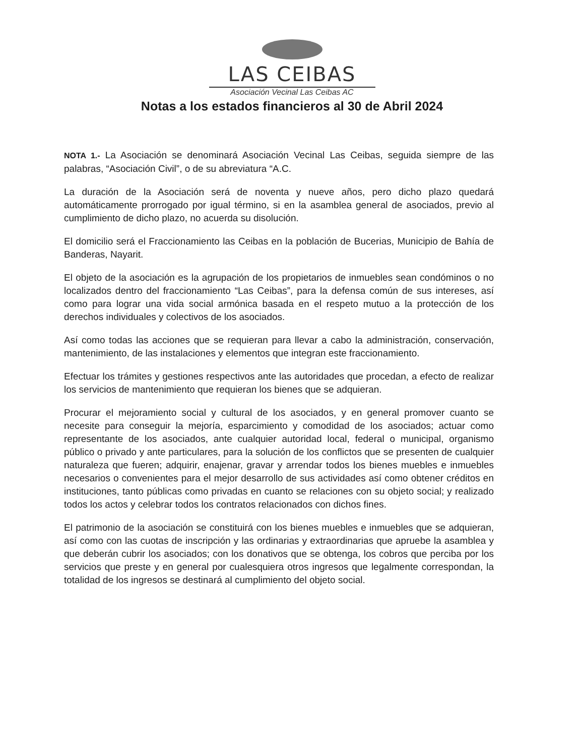LAS CEIBAS
Asociación Vecinal Las Ceibas AC
Notas a los estados financieros al 30 de Abril 2024
NOTA 1.- La Asociación se denominará Asociación Vecinal Las Ceibas, seguida siempre de las palabras, “Asociación Civil”, o de su abreviatura “A.C.
La duración de la Asociación será de noventa y nueve años, pero dicho plazo quedará automáticamente prorrogado por igual término, si en la asamblea general de asociados, previo al cumplimiento de dicho plazo, no acuerda su disolución.
El domicilio será el Fraccionamiento las Ceibas en la población de Bucerias, Municipio de Bahía de Banderas, Nayarit.
El objeto de la asociación es la agrupación de los propietarios de inmuebles sean condóminos o no localizados dentro del fraccionamiento “Las Ceibas”, para la defensa común de sus intereses, así como para lograr una vida social armónica basada en el respeto mutuo a la protección de los derechos individuales y colectivos de los asociados.
Así como todas las acciones que se requieran para llevar a cabo la administración, conservación, mantenimiento, de las instalaciones y elementos que integran este fraccionamiento.
Efectuar los trámites y gestiones respectivos ante las autoridades que procedan, a efecto de realizar los servicios de mantenimiento que requieran los bienes que se adquieran.
Procurar el mejoramiento social y cultural de los asociados, y en general promover cuanto se necesite para conseguir la mejoría, esparcimiento y comodidad de los asociados; actuar como representante de los asociados, ante cualquier autoridad local, federal o municipal, organismo público o privado y ante particulares, para la solución de los conflictos que se presenten de cualquier naturaleza que fueren; adquirir, enajenar, gravar y arrendar todos los bienes muebles e inmuebles necesarios o convenientes para el mejor desarrollo de sus actividades así como obtener créditos en instituciones, tanto públicas como privadas en cuanto se relaciones con su objeto social; y realizado todos los actos y celebrar todos los contratos relacionados con dichos fines.
El patrimonio de la asociación se constituirá con los bienes muebles e inmuebles que se adquieran, así como con las cuotas de inscripción y las ordinarias y extraordinarias que apruebe la asamblea y que deberán cubrir los asociados; con los donativos que se obtenga, los cobros que perciba por los servicios que preste y en general por cualesquiera otros ingresos que legalmente correspondan, la totalidad de los ingresos se destinará al cumplimiento del objeto social.